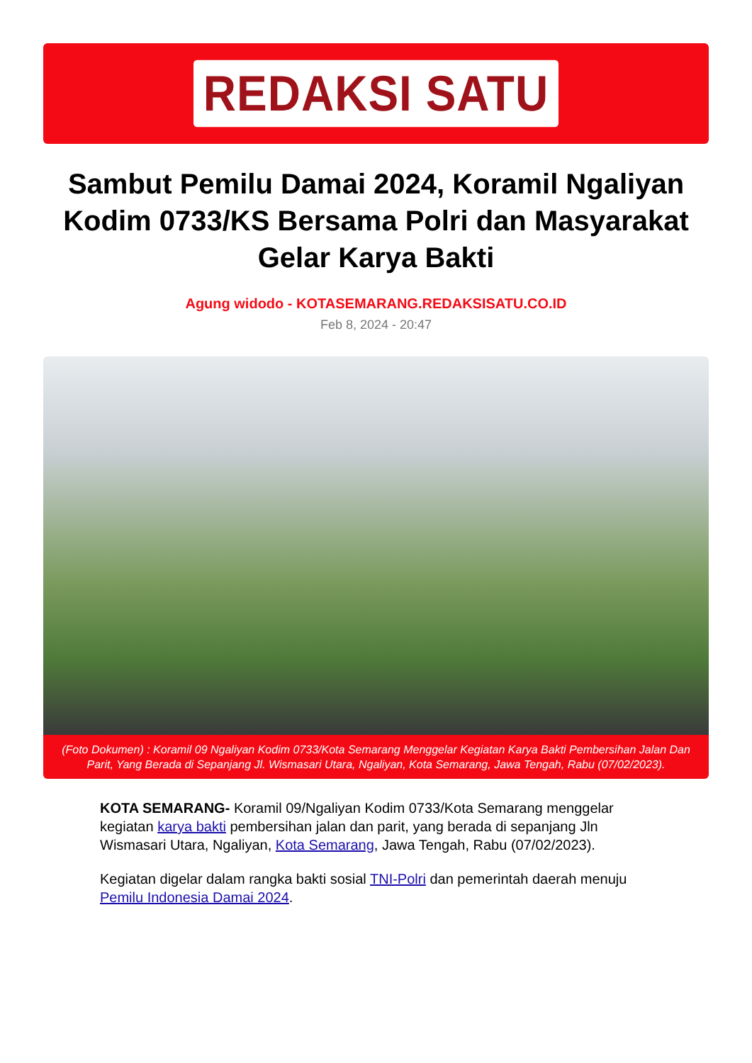REDAKSI SATU
Sambut Pemilu Damai 2024, Koramil Ngaliyan Kodim 0733/KS Bersama Polri dan Masyarakat Gelar Karya Bakti
Agung widodo - KOTASEMARANG.REDAKSISATU.CO.ID
Feb 8, 2024 - 20:47
(Foto Dokumen) : Koramil 09 Ngaliyan Kodim 0733/Kota Semarang Menggelar Kegiatan Karya Bakti Pembersihan Jalan Dan Parit, Yang Berada di Sepanjang Jl. Wismasari Utara, Ngaliyan, Kota Semarang, Jawa Tengah, Rabu (07/02/2023).
KOTA SEMARANG- Koramil 09/Ngaliyan Kodim 0733/Kota Semarang menggelar kegiatan karya bakti pembersihan jalan dan parit, yang berada di sepanjang Jln Wismasari Utara, Ngaliyan, Kota Semarang, Jawa Tengah, Rabu (07/02/2023).
Kegiatan digelar dalam rangka bakti sosial TNI-Polri dan pemerintah daerah menuju Pemilu Indonesia Damai 2024.